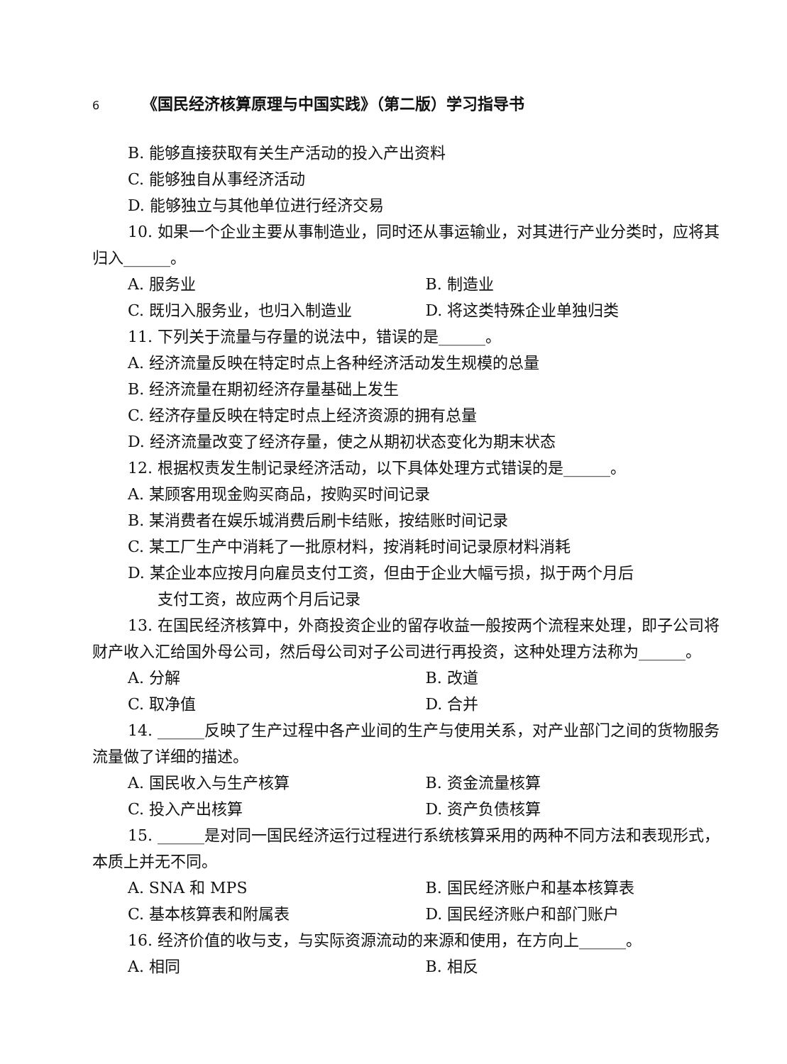6 《国民经济核算原理与中国实践》（第二版）学习指导书
B. 能够直接获取有关生产活动的投入产出资料
C. 能够独自从事经济活动
D. 能够独立与其他单位进行经济交易
10. 如果一个企业主要从事制造业，同时还从事运输业，对其进行产业分类时，应将其归入______。
A. 服务业 B. 制造业
C. 既归入服务业，也归入制造业 D. 将这类特殊企业单独归类
11. 下列关于流量与存量的说法中，错误的是______。
A. 经济流量反映在特定时点上各种经济活动发生规模的总量
B. 经济流量在期初经济存量基础上发生
C. 经济存量反映在特定时点上经济资源的拥有总量
D. 经济流量改变了经济存量，使之从期初状态变化为期末状态
12. 根据权责发生制记录经济活动，以下具体处理方式错误的是______。
A. 某顾客用现金购买商品，按购买时间记录
B. 某消费者在娱乐城消费后刷卡结账，按结账时间记录
C. 某工厂生产中消耗了一批原材料，按消耗时间记录原材料消耗
D. 某企业本应按月向雇员支付工资，但由于企业大幅亏损，拟于两个月后
支付工资，故应两个月后记录
13. 在国民经济核算中，外商投资企业的留存收益一般按两个流程来处理，即子公司将财产收入汇给国外母公司，然后母公司对子公司进行再投资，这种处理方法称为______。
A. 分解 B. 改道
C. 取净值 D. 合并
14. ______反映了生产过程中各产业间的生产与使用关系，对产业部门之间的货物服务流量做了详细的描述。
A. 国民收入与生产核算 B. 资金流量核算
C. 投入产出核算 D. 资产负债核算
15. ______是对同一国民经济运行过程进行系统核算采用的两种不同方法和表现形式，本质上并无不同。
A. SNA 和 MPS B. 国民经济账户和基本核算表
C. 基本核算表和附属表 D. 国民经济账户和部门账户
16. 经济价值的收与支，与实际资源流动的来源和使用，在方向上______。
A. 相同 B. 相反